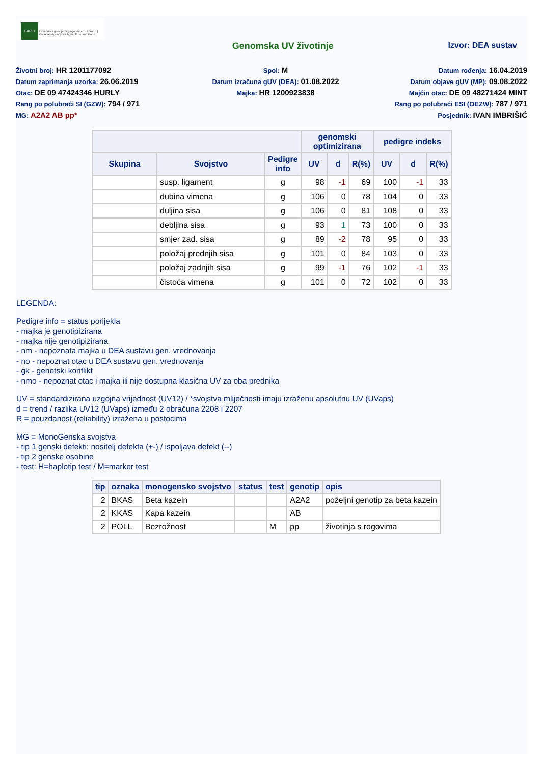HAPIH
Hrvatska agencija za poljoprivredu i hranu | Croatian Agency for Agriculture and Food
Genomska UV životinje Izvor: DEA sustav
Životni broj: HR 1201177092
Datum zaprimanja uzorka: 26.06.2019
Otac: DE 09 47424346 HURLY
Rang po polubraći SI (GZW): 794 / 971
MG: A2A2 AB pp*
Spol: M
Datum izračuna gUV (DEA): 01.08.2022
Majka: HR 1200923838
Datum rođenja: 16.04.2019
Datum objave gUV (MP): 09.08.2022
Majčin otac: DE 09 48271424 MINT
Rang po polubraći ESI (OEZW): 787 / 971
Posjednik: IVAN IMBRIŠIĆ
| | | | genomski optimizirana | | | pedigre indeks | | |
| --- | --- | --- | --- | --- | --- | --- | --- | --- |
| Skupina | Svojstvo | Pedigre info | UV | d | R(%) | UV | d | R(%) |
| | susp. ligament | g | 98 | -1 | 69 | 100 | -1 | 33 |
| | dubina vimena | g | 106 | 0 | 78 | 104 | 0 | 33 |
| | duljina sisa | g | 106 | 0 | 81 | 108 | 0 | 33 |
| | debljina sisa | g | 93 | 1 | 73 | 100 | 0 | 33 |
| | smjer zad. sisa | g | 89 | -2 | 78 | 95 | 0 | 33 |
| | položaj prednjih sisa | g | 101 | 0 | 84 | 103 | 0 | 33 |
| | položaj zadnjih sisa | g | 99 | -1 | 76 | 102 | -1 | 33 |
| | čistoća vimena | g | 101 | 0 | 72 | 102 | 0 | 33 |
LEGENDA:
Pedigre info = status porijekla
- majka je genotipizirana
- majka nije genotipizirana
- nm - nepoznata majka u DEA sustavu gen. vrednovanja
- no - nepoznat otac u DEA sustavu gen. vrednovanja
- gk - genetski konflikt
- nmo - nepoznat otac i majka ili nije dostupna klasična UV za oba prednika
UV = standardizirana uzgojna vrijednost (UV12) / *svojstva mliječnosti imaju izraženu apsolutnu UV (UVaps)
d = trend / razlika UV12 (UVaps) između 2 obračuna 2208 i 2207
R = pouzdanost (reliability) izražena u postocima
MG = MonoGenska svojstva
- tip 1 genski defekti: nositelj defekta (+-) / ispoljava defekt (--)
- tip 2 genske osobine
- test: H=haplotip test / M=marker test
| tip | oznaka | monogensko svojstvo | status | test | genotip | opis |
| --- | --- | --- | --- | --- | --- | --- |
| 2 | BKAS | Beta kazein | | | A2A2 | poželjni genotip za beta kazein |
| 2 | KKAS | Kapa kazein | | | AB | |
| 2 | POLL | Bezrožnost | | M | pp | životinja s rogovima |